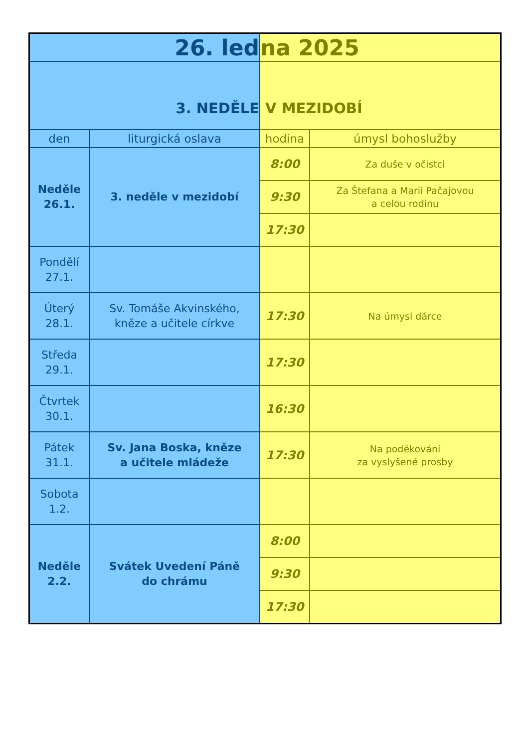| 26. led | | na 2025 | |
| 3. NEDĚLE | | V MEZIDOBÍ | |
| den | liturgická oslava | hodina | úmysl bohoslužby |
| Neděle 26.1. | 3. neděle v mezidobí | 8:00 | Za duše v očistci |
| | | 9:30 | Za Štefana a Marii Pačajovou a celou rodinu |
| | | 17:30 | |
| Pondělí 27.1. | | | |
| Úterý 28.1. | Sv. Tomáše Akvinského, kněze a učitele církve | 17:30 | Na úmysl dárce |
| Středa 29.1. | | 17:30 | |
| Čtvrtek 30.1. | | 16:30 | |
| Pátek 31.1. | Sv. Jana Boska, kněze a učitele mládeže | 17:30 | Na poděkování za vyslyšené prosby |
| Sobota 1.2. | | | |
| Neděle 2.2. | Svátek Uvedení Páně do chrámu | 8:00 | |
| | | 9:30 | |
| | | 17:30 | |